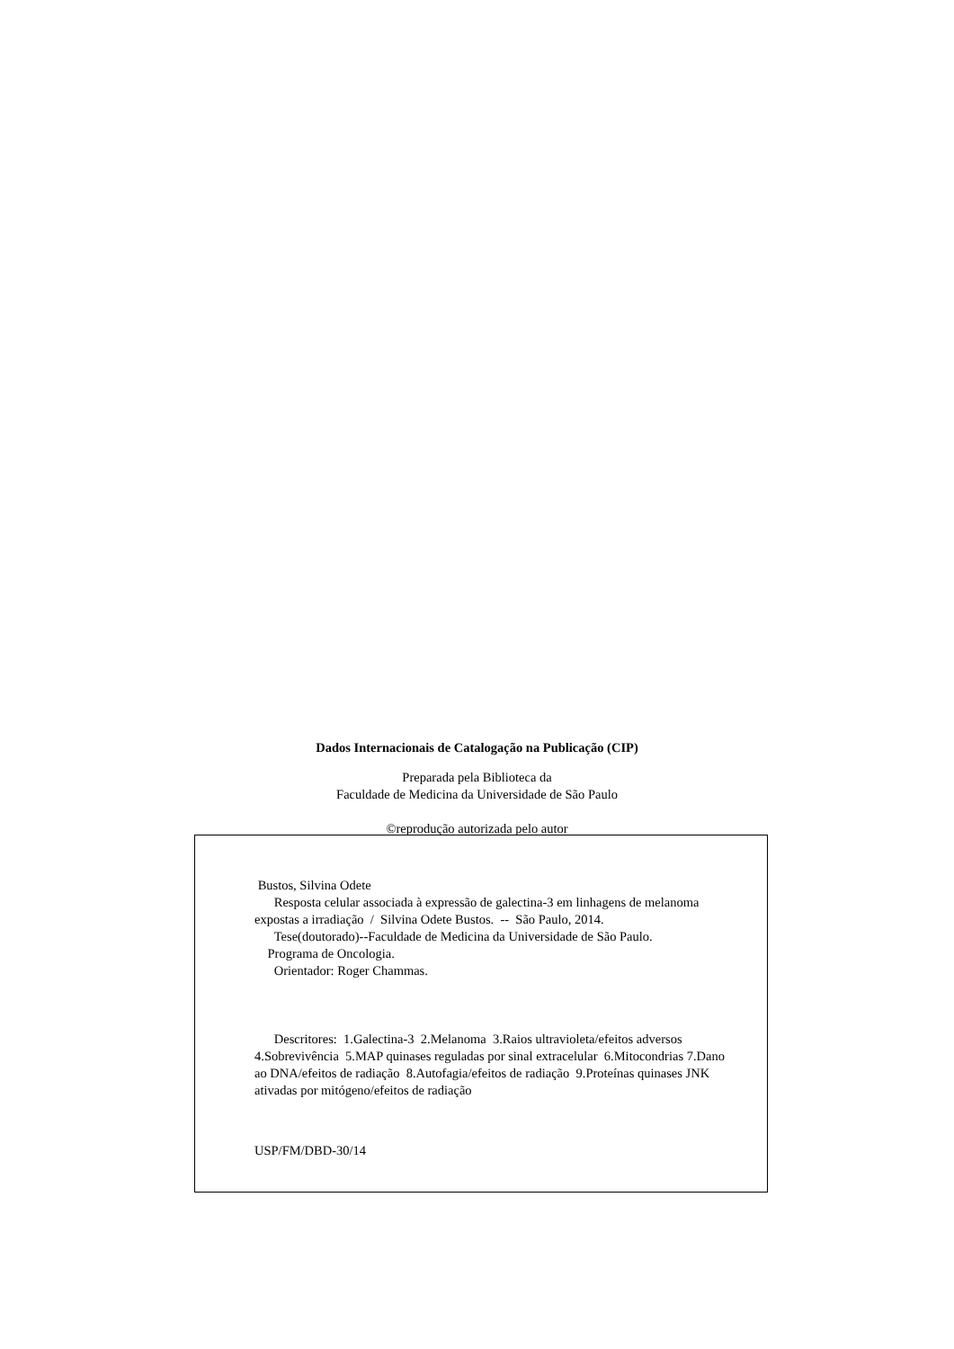Dados Internacionais de Catalogação na Publicação (CIP)
Preparada pela Biblioteca da
Faculdade de Medicina da Universidade de São Paulo
©reprodução autorizada pelo autor
Bustos, Silvina Odete
Resposta celular associada à expressão de galectina-3 em linhagens de melanoma expostas a irradiação / Silvina Odete Bustos. -- São Paulo, 2014.
Tese(doutorado)--Faculdade de Medicina da Universidade de São Paulo.
Programa de Oncologia.
Orientador: Roger Chammas.
Descritores: 1.Galectina-3 2.Melanoma 3.Raios ultravioleta/efeitos adversos 4.Sobrevivência 5.MAP quinases reguladas por sinal extracelular 6.Mitocondrias 7.Dano ao DNA/efeitos de radiação 8.Autofagia/efeitos de radiação 9.Proteínas quinases JNK ativadas por mitógeno/efeitos de radiação
USP/FM/DBD-30/14